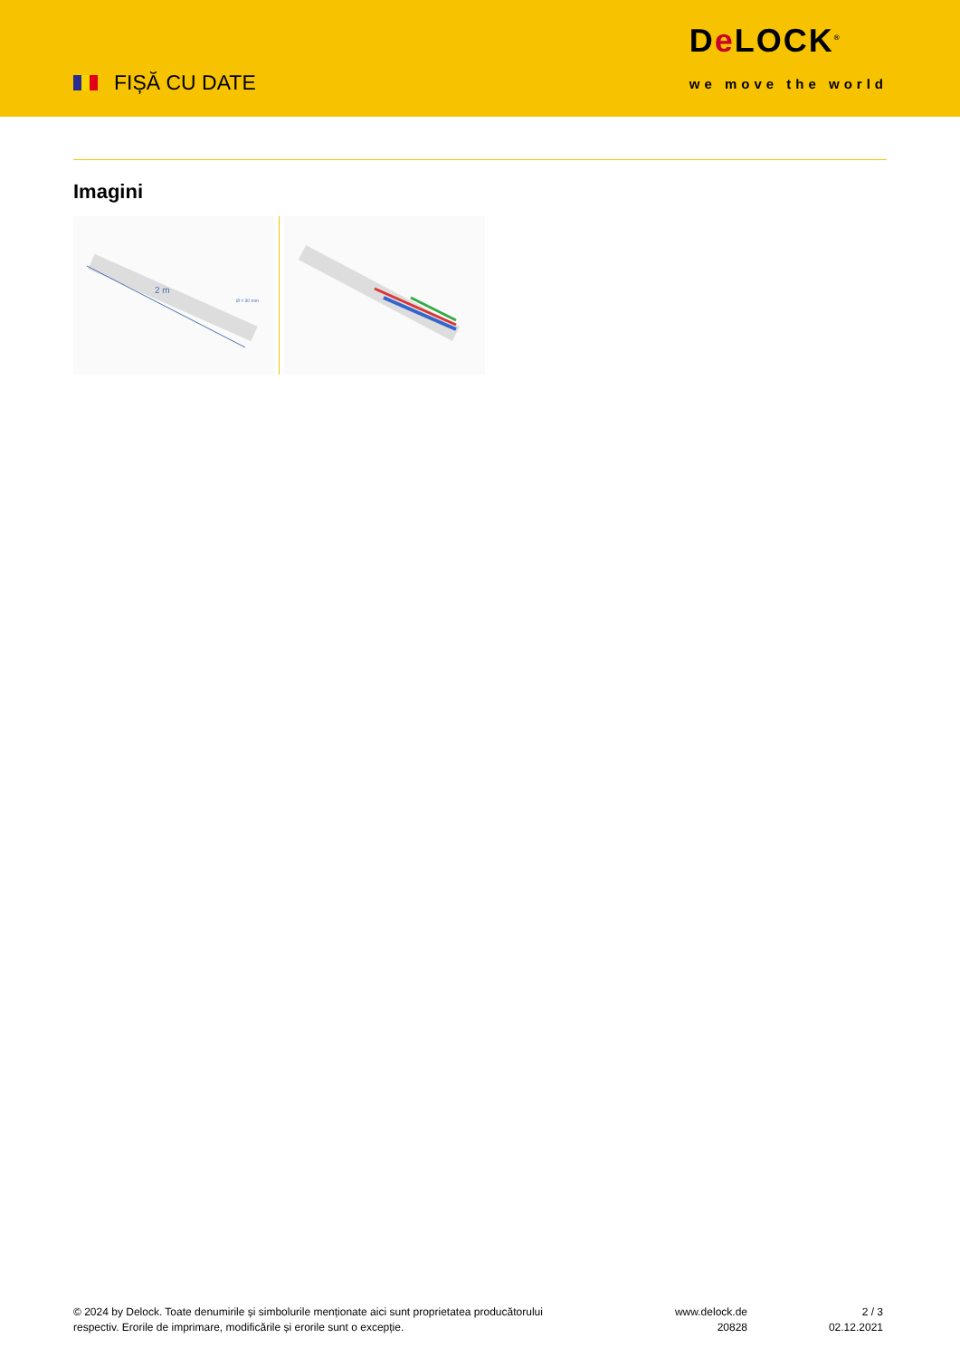FIȘĂ CU DATE
De LOCK<sup>®</sup>
we move the world
Imagini
2 m
Ø = 30 mm
© 2024 by Delock. Toate denumirile și simbolurile menționate aici sunt proprietatea producătorului respectiv. Erorile de imprimare, modificările și erorile sunt o excepție.
www.delock.de
20828
2 / 3
02.12.2021